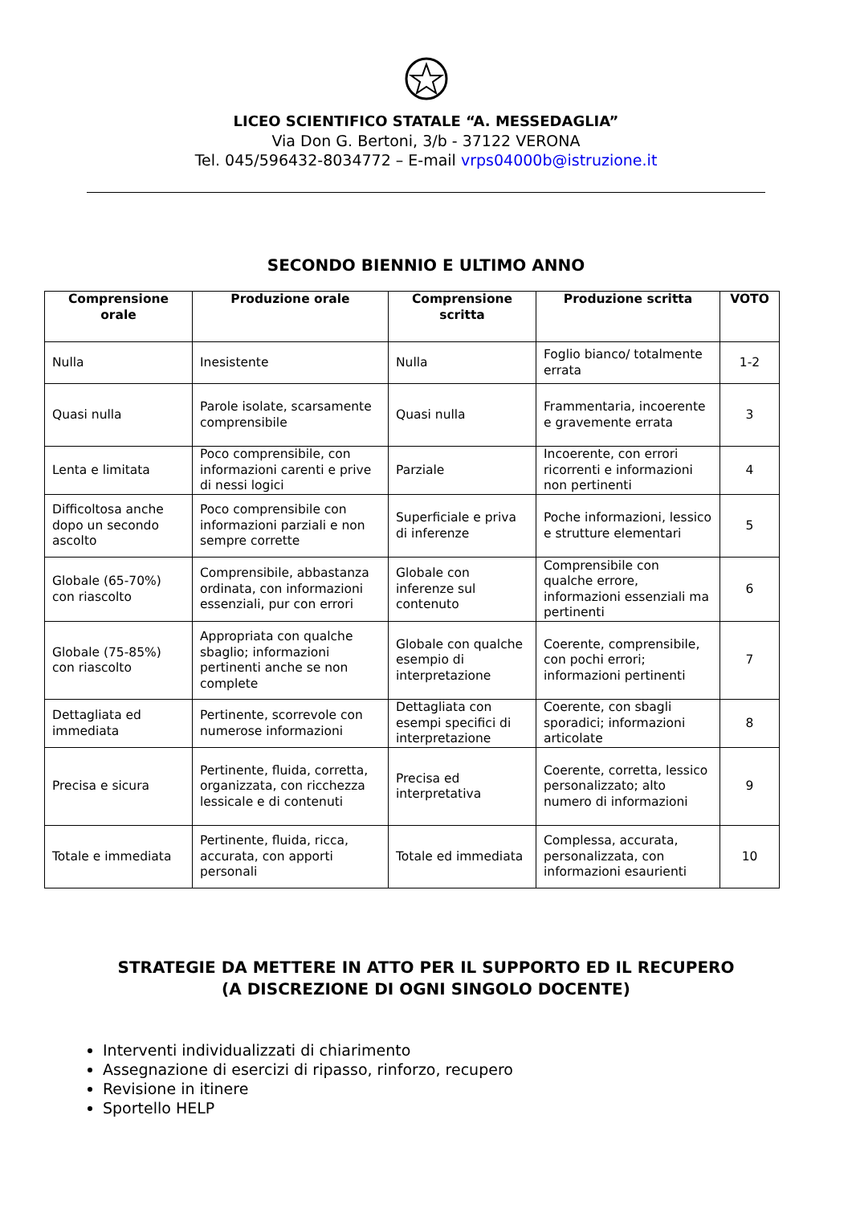LICEO SCIENTIFICO STATALE “A. MESSEDAGLIA”
Via Don G. Bertoni, 3/b - 37122 VERONA
Tel. 045/596432-8034772 – E-mail vrps04000b@istruzione.it
SECONDO BIENNIO E ULTIMO ANNO
| Comprensione orale | Produzione orale | Comprensione scritta | Produzione scritta | VOTO |
| --- | --- | --- | --- | --- |
| Nulla | Inesistente | Nulla | Foglio bianco/ totalmente errata | 1-2 |
| Quasi nulla | Parole isolate, scarsamente comprensibile | Quasi nulla | Frammentaria, incoerente e gravemente errata | 3 |
| Lenta e limitata | Poco comprensibile, con informazioni carenti e prive di nessi logici | Parziale | Incoerente, con errori ricorrenti e informazioni non pertinenti | 4 |
| Difficoltosa anche dopo un secondo ascolto | Poco comprensibile con informazioni parziali e non sempre corrette | Superficiale e priva di inferenze | Poche informazioni, lessico e strutture elementari | 5 |
| Globale (65-70%) con riascolto | Comprensibile, abbastanza ordinata, con informazioni essenziali, pur con errori | Globale con inferenze sul contenuto | Comprensibile con qualche errore, informazioni essenziali ma pertinenti | 6 |
| Globale (75-85%) con riascolto | Appropriata con qualche sbaglio; informazioni pertinenti anche se non complete | Globale con qualche esempio di interpretazione | Coerente, comprensibile, con pochi errori; informazioni pertinenti | 7 |
| Dettagliata ed immediata | Pertinente, scorrevole con numerose informazioni | Dettagliata con esempi specifici di interpretazione | Coerente, con sbagli sporadici; informazioni articolate | 8 |
| Precisa e sicura | Pertinente, fluida, corretta, organizzata, con ricchezza lessicale e di contenuti | Precisa ed interpretativa | Coerente, corretta, lessico personalizzato; alto numero di informazioni | 9 |
| Totale e immediata | Pertinente, fluida, ricca, accurata, con apporti personali | Totale ed immediata | Complessa, accurata, personalizzata, con informazioni esaurienti | 10 |
STRATEGIE DA METTERE IN ATTO PER IL SUPPORTO ED IL RECUPERO
(A DISCREZIONE DI OGNI SINGOLO DOCENTE)
Interventi individualizzati di chiarimento
Assegnazione di esercizi di ripasso, rinforzo, recupero
Revisione in itinere
Sportello HELP